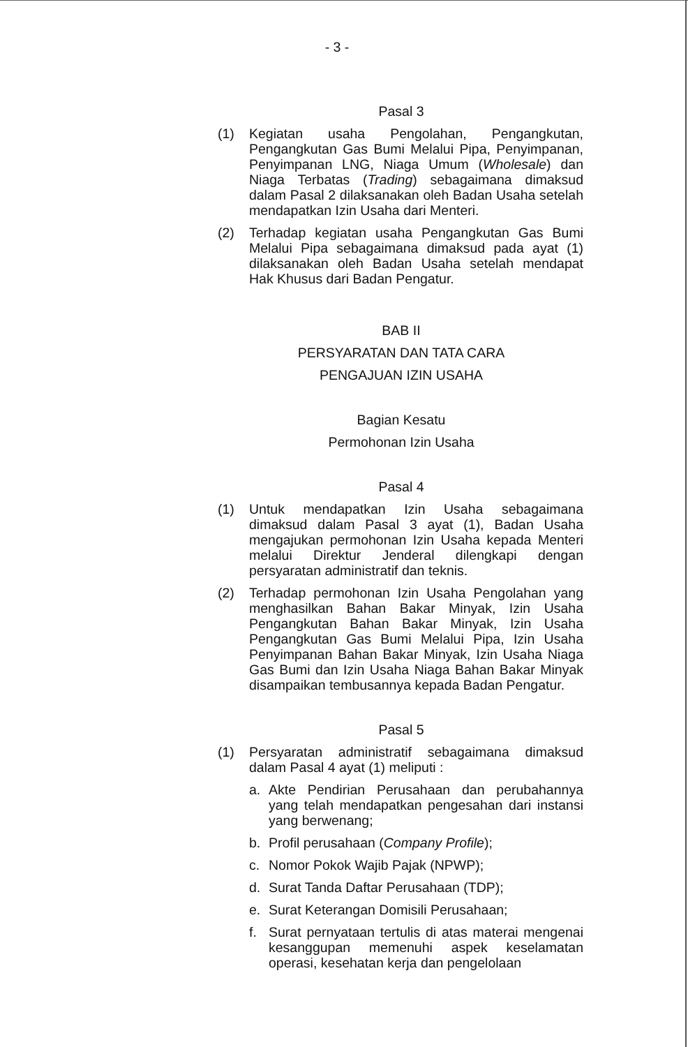- 3 -
Pasal 3
(1) Kegiatan usaha Pengolahan, Pengangkutan, Pengangkutan Gas Bumi Melalui Pipa, Penyimpanan, Penyimpanan LNG, Niaga Umum (Wholesale) dan Niaga Terbatas (Trading) sebagaimana dimaksud dalam Pasal 2 dilaksanakan oleh Badan Usaha setelah mendapatkan Izin Usaha dari Menteri.
(2) Terhadap kegiatan usaha Pengangkutan Gas Bumi Melalui Pipa sebagaimana dimaksud pada ayat (1) dilaksanakan oleh Badan Usaha setelah mendapat Hak Khusus dari Badan Pengatur.
BAB II
PERSYARATAN DAN TATA CARA
PENGAJUAN IZIN USAHA
Bagian Kesatu
Permohonan Izin Usaha
Pasal 4
(1) Untuk mendapatkan Izin Usaha sebagaimana dimaksud dalam Pasal 3 ayat (1), Badan Usaha mengajukan permohonan Izin Usaha kepada Menteri melalui Direktur Jenderal dilengkapi dengan persyaratan administratif dan teknis.
(2) Terhadap permohonan Izin Usaha Pengolahan yang menghasilkan Bahan Bakar Minyak, Izin Usaha Pengangkutan Bahan Bakar Minyak, Izin Usaha Pengangkutan Gas Bumi Melalui Pipa, Izin Usaha Penyimpanan Bahan Bakar Minyak, Izin Usaha Niaga Gas Bumi dan Izin Usaha Niaga Bahan Bakar Minyak disampaikan tembusannya kepada Badan Pengatur.
Pasal 5
(1) Persyaratan administratif sebagaimana dimaksud dalam Pasal 4 ayat (1) meliputi :
a. Akte Pendirian Perusahaan dan perubahannya yang telah mendapatkan pengesahan dari instansi yang berwenang;
b. Profil perusahaan (Company Profile);
c. Nomor Pokok Wajib Pajak (NPWP);
d. Surat Tanda Daftar Perusahaan (TDP);
e. Surat Keterangan Domisili Perusahaan;
f. Surat pernyataan tertulis di atas materai mengenai kesanggupan memenuhi aspek keselamatan operasi, kesehatan kerja dan pengelolaan